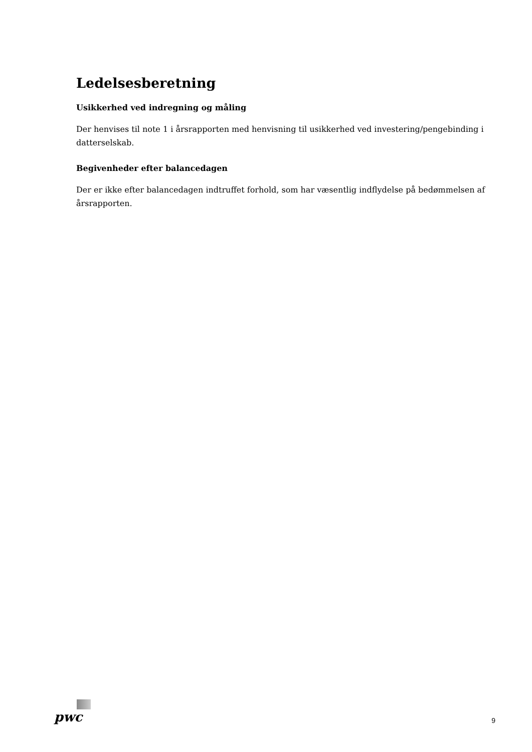Ledelsesberetning
Usikkerhed ved indregning og måling
Der henvises til note 1 i årsrapporten med henvisning til usikkerhed ved investering/pengebinding i datterselskab.
Begivenheder efter balancedagen
Der er ikke efter balancedagen indtruffet forhold, som har væsentlig indflydelse på bedømmelsen af års­rapporten.
pwc
9